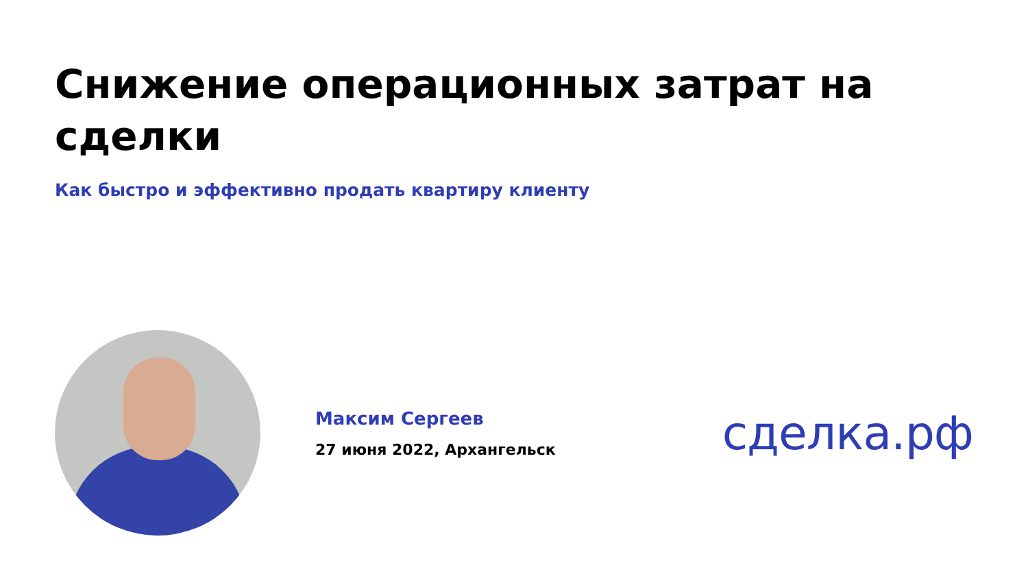Снижение операционных затрат на сделки
Как быстро и эффективно продать квартиру клиенту
Максим Сергеев
27 июня 2022, Архангельск
сделка.рф